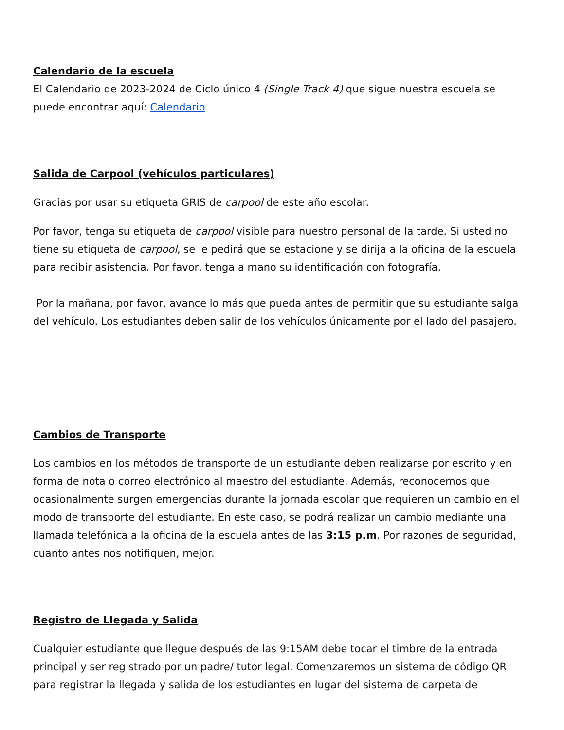Calendario de la escuela
El Calendario de 2023-2024 de Ciclo único 4 (Single Track 4) que sigue nuestra escuela se puede encontrar aquí: Calendario
Salida de Carpool (vehículos particulares)
Gracias por usar su etiqueta GRIS de carpool de este año escolar.
Por favor, tenga su etiqueta de carpool visible para nuestro personal de la tarde. Si usted no tiene su etiqueta de carpool, se le pedirá que se estacione y se dirija a la oficina de la escuela para recibir asistencia. Por favor, tenga a mano su identificación con fotografía.
Por la mañana, por favor, avance lo más que pueda antes de permitir que su estudiante salga del vehículo. Los estudiantes deben salir de los vehículos únicamente por el lado del pasajero.
Cambios de Transporte
Los cambios en los métodos de transporte de un estudiante deben realizarse por escrito y en forma de nota o correo electrónico al maestro del estudiante. Además, reconocemos que ocasionalmente surgen emergencias durante la jornada escolar que requieren un cambio en el modo de transporte del estudiante. En este caso, se podrá realizar un cambio mediante una llamada telefónica a la oficina de la escuela antes de las 3:15 p.m. Por razones de seguridad, cuanto antes nos notifiquen, mejor.
Registro de Llegada y Salida
Cualquier estudiante que llegue después de las 9:15AM debe tocar el timbre de la entrada principal y ser registrado por un padre/ tutor legal. Comenzaremos un sistema de código QR para registrar la llegada y salida de los estudiantes en lugar del sistema de carpeta de